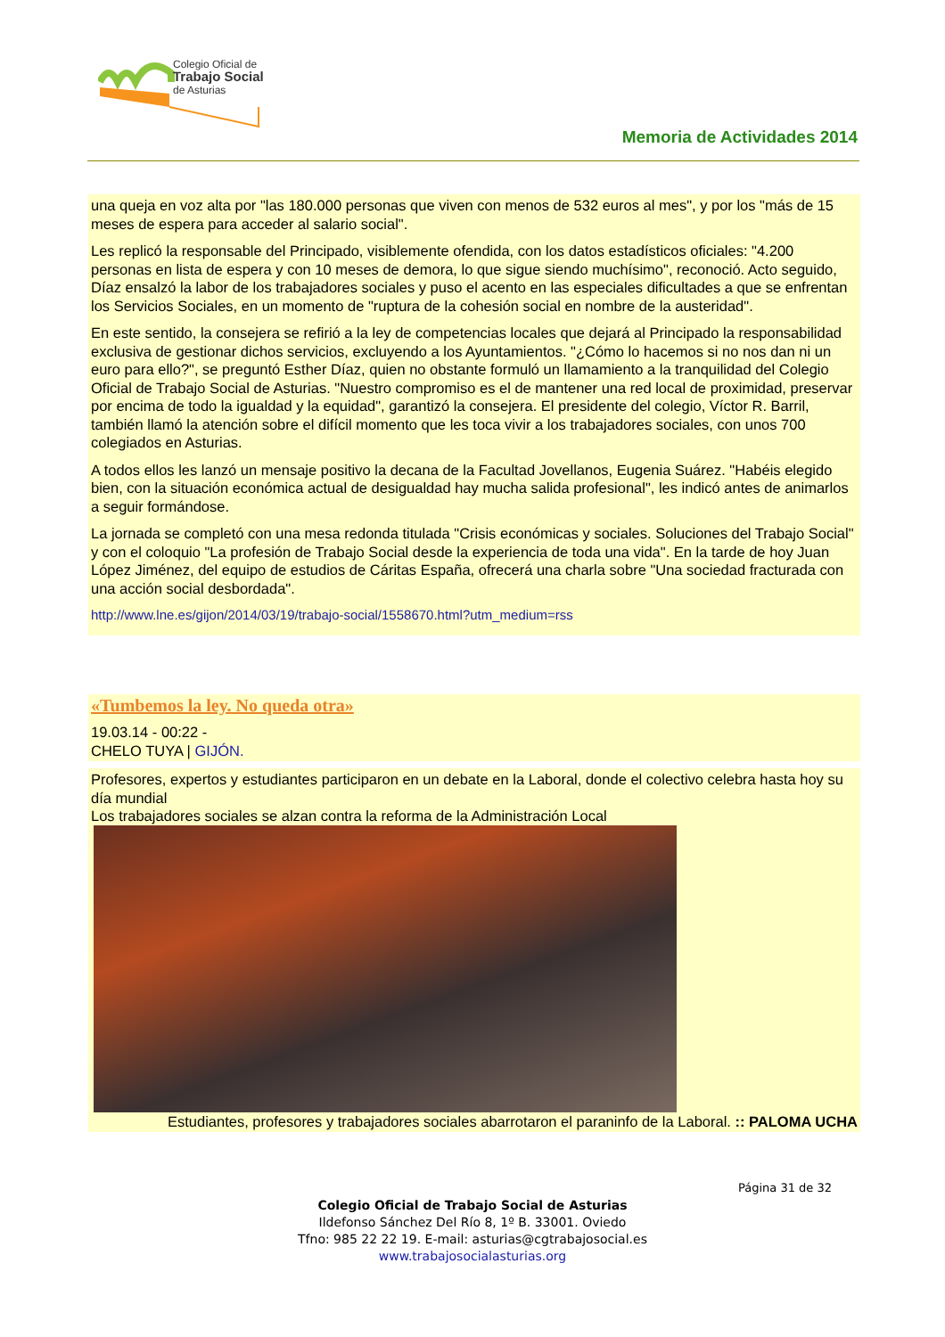Colegio Oficial de
Trabajo Social
de Asturias
Memoria de Actividades 2014
una queja en voz alta por "las 180.000 personas que viven con menos de 532 euros al mes", y por los "más de 15 meses de espera para acceder al salario social".
Les replicó la responsable del Principado, visiblemente ofendida, con los datos estadísticos oficiales: "4.200 personas en lista de espera y con 10 meses de demora, lo que sigue siendo muchísimo", reconoció. Acto seguido, Díaz ensalzó la labor de los trabajadores sociales y puso el acento en las especiales dificultades a que se enfrentan los Servicios Sociales, en un momento de "ruptura de la cohesión social en nombre de la austeridad".
En este sentido, la consejera se refirió a la ley de competencias locales que dejará al Principado la responsabilidad exclusiva de gestionar dichos servicios, excluyendo a los Ayuntamientos. "¿Cómo lo hacemos si no nos dan ni un euro para ello?", se preguntó Esther Díaz, quien no obstante formuló un llamamiento a la tranquilidad del Colegio Oficial de Trabajo Social de Asturias. "Nuestro compromiso es el de mantener una red local de proximidad, preservar por encima de todo la igualdad y la equidad", garantizó la consejera. El presidente del colegio, Víctor R. Barril, también llamó la atención sobre el difícil momento que les toca vivir a los trabajadores sociales, con unos 700 colegiados en Asturias.
A todos ellos les lanzó un mensaje positivo la decana de la Facultad Jovellanos, Eugenia Suárez. "Habéis elegido bien, con la situación económica actual de desigualdad hay mucha salida profesional", les indicó antes de animarlos a seguir formándose.
La jornada se completó con una mesa redonda titulada "Crisis económicas y sociales. Soluciones del Trabajo Social" y con el coloquio "La profesión de Trabajo Social desde la experiencia de toda una vida". En la tarde de hoy Juan López Jiménez, del equipo de estudios de Cáritas España, ofrecerá una charla sobre "Una sociedad fracturada con una acción social desbordada".
http://www.lne.es/gijon/2014/03/19/trabajo-social/1558670.html?utm_medium=rss
«Tumbemos la ley. No queda otra»
19.03.14 - 00:22 -
CHELO TUYA | GIJÓN.
Profesores, expertos y estudiantes participaron en un debate en la Laboral, donde el colectivo celebra hasta hoy su día mundial
Los trabajadores sociales se alzan contra la reforma de la Administración Local
Estudiantes, profesores y trabajadores sociales abarrotaron el paraninfo de la Laboral. :: PALOMA UCHA
Página 31 de 32
Colegio Oficial de Trabajo Social de Asturias
Ildefonso Sánchez Del Río 8, 1º B. 33001. Oviedo
Tfno: 985 22 22 19. E-mail: asturias@cgtrabajosocial.es
www.trabajosocialasturias.org